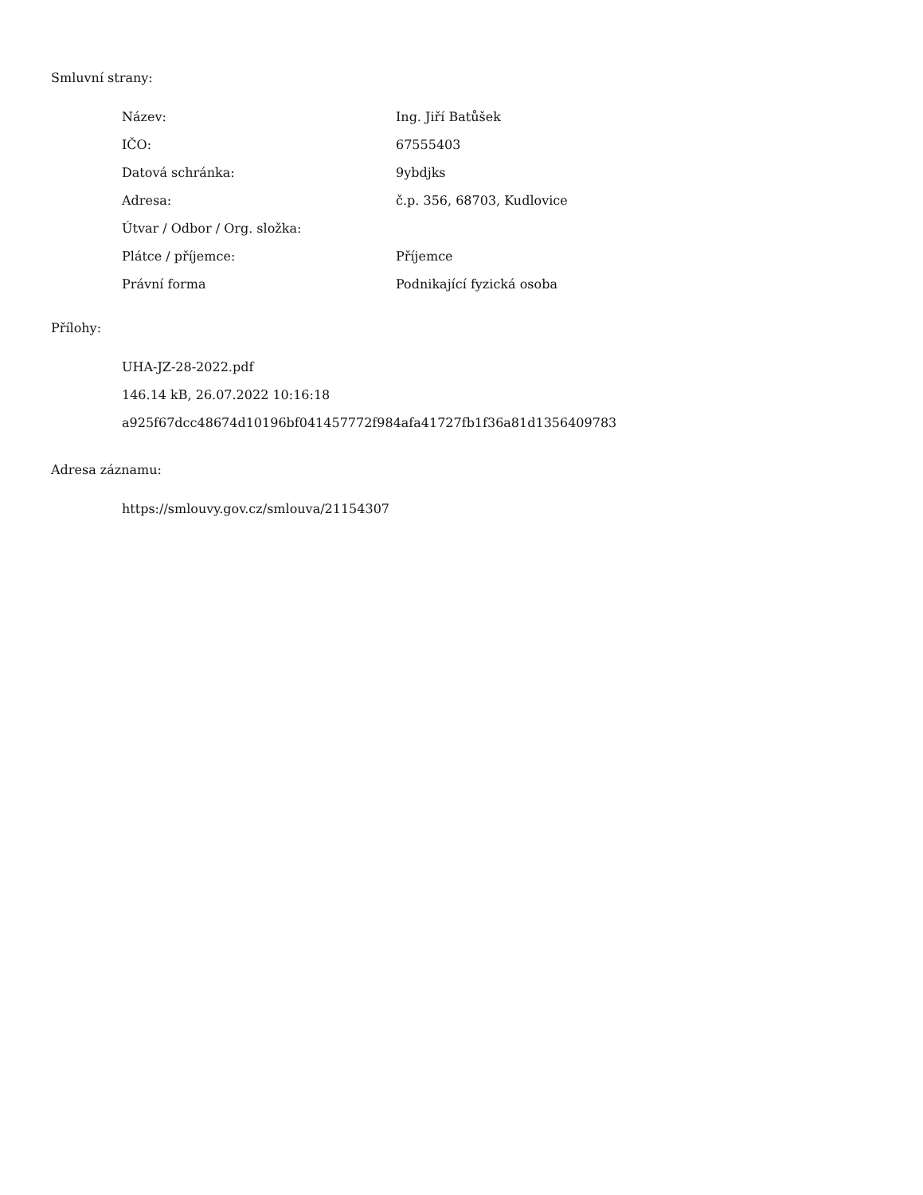Smluvní strany:
| Název: | Ing. Jiří Batůšek |
| IČO: | 67555403 |
| Datová schránka: | 9ybdjks |
| Adresa: | č.p. 356, 68703, Kudlovice |
| Útvar / Odbor / Org. složka: | |
| Plátce / příjemce: | Příjemce |
| Právní forma | Podnikající fyzická osoba |
Přílohy:
UHA-JZ-28-2022.pdf
146.14 kB, 26.07.2022 10:16:18
a925f67dcc48674d10196bf041457772f984afa41727fb1f36a81d1356409783
Adresa záznamu:
https://smlouvy.gov.cz/smlouva/21154307